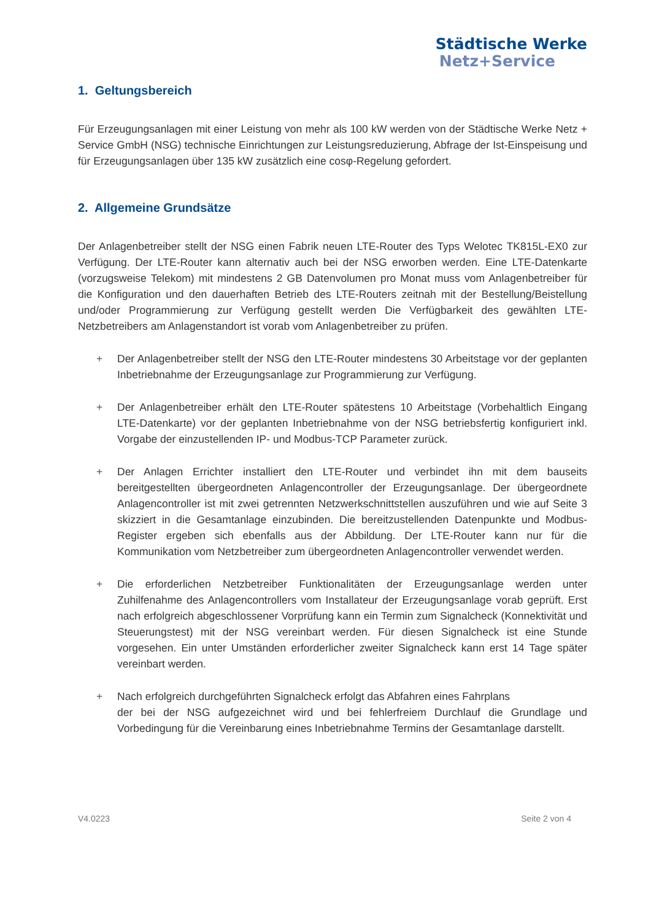Städtische Werke
Netz+Service
1. Geltungsbereich
Für Erzeugungsanlagen mit einer Leistung von mehr als 100 kW werden von der Städtische Werke Netz + Service GmbH (NSG) technische Einrichtungen zur Leistungsreduzierung, Abfrage der Ist-Einspeisung und für Erzeugungsanlagen über 135 kW zusätzlich eine cosφ-Regelung gefordert.
2. Allgemeine Grundsätze
Der Anlagenbetreiber stellt der NSG einen Fabrik neuen LTE-Router des Typs Welotec TK815L-EX0 zur Verfügung. Der LTE-Router kann alternativ auch bei der NSG erworben werden. Eine LTE-Datenkarte (vorzugsweise Telekom) mit mindestens 2 GB Datenvolumen pro Monat muss vom Anlagenbetreiber für die Konfiguration und den dauerhaften Betrieb des LTE-Routers zeitnah mit der Bestellung/Beistellung und/oder Programmierung zur Verfügung gestellt werden Die Verfügbarkeit des gewählten LTE-Netzbetreibers am Anlagenstandort ist vorab vom Anlagenbetreiber zu prüfen.
+ Der Anlagenbetreiber stellt der NSG den LTE-Router mindestens 30 Arbeitstage vor der geplanten Inbetriebnahme der Erzeugungsanlage zur Programmierung zur Verfügung.
+ Der Anlagenbetreiber erhält den LTE-Router spätestens 10 Arbeitstage (Vorbehaltlich Eingang LTE-Datenkarte) vor der geplanten Inbetriebnahme von der NSG betriebsfertig konfiguriert inkl. Vorgabe der einzustellenden IP- und Modbus-TCP Parameter zurück.
+ Der Anlagen Errichter installiert den LTE-Router und verbindet ihn mit dem bauseits bereitgestellten übergeordneten Anlagencontroller der Erzeugungsanlage. Der übergeordnete Anlagencontroller ist mit zwei getrennten Netzwerkschnittstellen auszuführen und wie auf Seite 3 skizziert in die Gesamtanlage einzubinden. Die bereitzustellenden Datenpunkte und Modbus-Register ergeben sich ebenfalls aus der Abbildung. Der LTE-Router kann nur für die Kommunikation vom Netzbetreiber zum übergeordneten Anlagencontroller verwendet werden.
+ Die erforderlichen Netzbetreiber Funktionalitäten der Erzeugungsanlage werden unter Zuhilfenahme des Anlagencontrollers vom Installateur der Erzeugungsanlage vorab geprüft. Erst nach erfolgreich abgeschlossener Vorprüfung kann ein Termin zum Signalcheck (Konnektivität und Steuerungstest) mit der NSG vereinbart werden. Für diesen Signalcheck ist eine Stunde vorgesehen. Ein unter Umständen erforderlicher zweiter Signalcheck kann erst 14 Tage später vereinbart werden.
+ Nach erfolgreich durchgeführten Signalcheck erfolgt das Abfahren eines Fahrplans
der bei der NSG aufgezeichnet wird und bei fehlerfreiem Durchlauf die Grundlage und Vorbedingung für die Vereinbarung eines Inbetriebnahme Termins der Gesamtanlage darstellt.
V4.0223 Seite 2 von 4